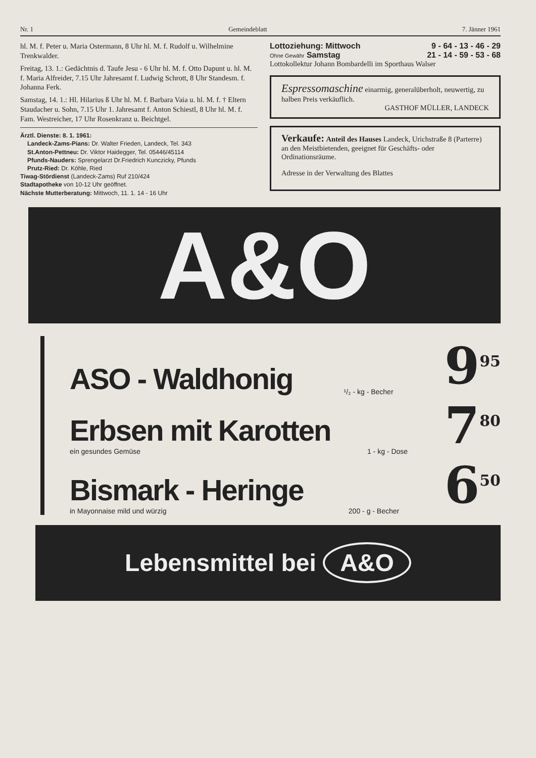Nr. 1 Gemeindeblatt 7. Jänner 1961
hl. M. f. Peter u. Maria Ostermann, 8 Uhr hl. M. f. Rudolf u. Wilhelmine Trenkwalder.
Freitag, 13. 1.: Gedächtnis d. Taufe Jesu - 6 Uhr hl. M. f. Otto Dapunt u. hl. M. f. Maria Alfreider, 7.15 Uhr Jahresamt f. Ludwig Schrott, 8 Uhr Standesm. f. Johanna Ferk.
Samstag, 14. 1.: Hl. Hilarius ß Uhr hl. M. f. Barbara Vaia u. hl. M. f. † Eltern Staudacher u. Sohn, 7.15 Uhr 1. Jahresamt f. Anton Schiestl, 8 Uhr hl. M. f. Fam. Westreicher, 17 Uhr Rosenkranz u. Beichtgel.
Ärztl. Dienste: 8. 1. 1961:
Landeck-Zams-Pians: Dr. Walter Frieden, Landeck, Tel. 343
St.Anton-Pettneu: Dr. Viktor Haidegger, Tel. 05446/45114
Pfunds-Nauders: Sprengelarzt Dr.Friedrich Kunczicky, Pfunds
Prutz-Ried: Dr. Köhle, Ried
Tiwag-Stördienst (Landeck-Zams) Ruf 210/424
Stadtapotheke von 10-12 Uhr geöffnet.
Nächste Mutterberatung: Mittwoch, 11. 1. 14 - 16 Uhr
Lottoziehung: Mittwoch 9 - 64 - 13 - 46 - 29
Ohne Gewähr Samstag 21 - 14 - 59 - 53 - 68
Lottokollektur Johann Bombardelli im Sporthaus Walser
Espressomaschine einarmig, generalüberholt, neuwertig, zu halben Preis verkäuflich.
GASTHOF MÜLLER, LANDECK
Verkaufe: Anteil des Hauses Landeck, Urichstraße 8 (Parterre) an den Meistbietenden, geeignet für Geschäfts- oder Ordinationsräume.
Adresse in der Verwaltung des Blattes
A&O
ASO - Waldhonig
¹/₂ - kg - Becher
9<sup>95</sup>
Erbsen mit Karotten
ein gesundes Gemüse
1 - kg - Dose
7<sup>80</sup>
Bismark - Heringe
in Mayonnaise mild und würzig
200 - g - Becher
6<sup>50</sup>
Lebensmittel bei A&O